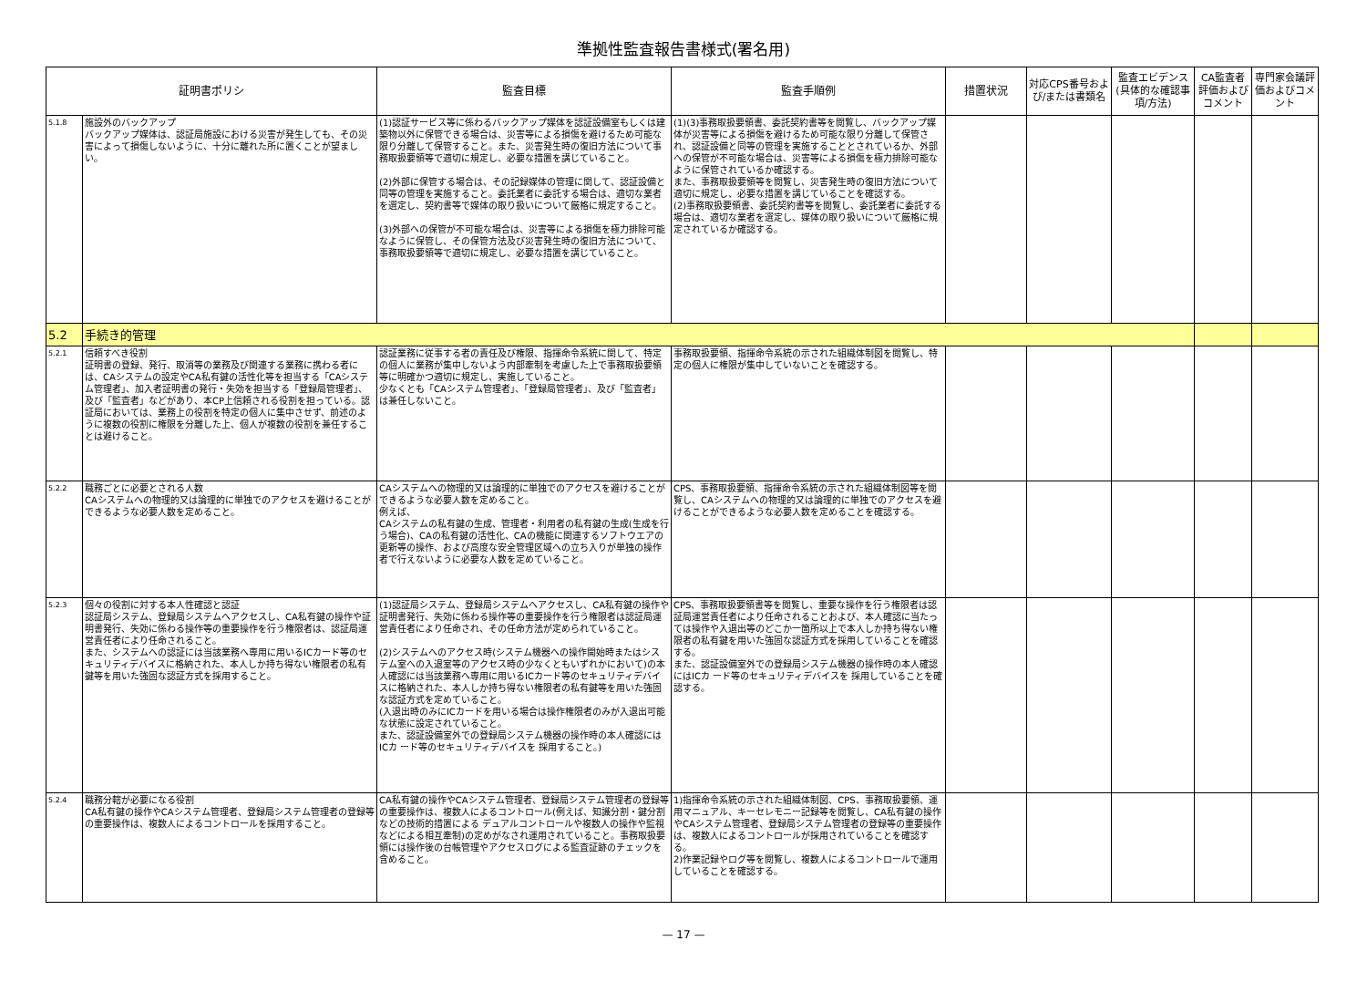準拠性監査報告書様式(署名用)
| 証明書ポリシ | | 監査目標 | 監査手順例 | 措置状況 | 対応CPS番号および/または書類名 | 監査エビデンス(具体的な確認事項/方法) | CA監査者評価およびコメント | 専門家会議評価およびコメント |
| --- | --- | --- | --- | --- | --- | --- | --- | --- |
| 5.1.8 | 施設外のバックアップ バックアップ媒体は、認証局施設における災害が発生しても、その災害によって損傷しないように、十分に離れた所に置くことが望ましい。 | (1)認証サービス等に係わるバックアップ媒体を認証設備室もしくは建築物以外に保管できる場合は、災害等による損傷を避けるため可能な限り分離して保管すること。また、災害発生時の復旧方法について事務取扱要領等で適切に規定し、必要な措置を講じていること。 (2)外部に保管する場合は、その記録媒体の管理に関して、認証設備と同等の管理を実施すること。委託業者に委託する場合は、適切な業者を選定し、契約書等で媒体の取り扱いについて厳格に規定すること。 (3)外部への保管が不可能な場合は、災害等による損傷を極力排除可能なように保管し、その保管方法及び災害発生時の復旧方法について、事務取扱要領等で適切に規定し、必要な措置を講じていること。 | (1)(3)事務取扱要領書、委託契約書等を閲覧し、バックアップ媒体が災害等による損傷を避けるため可能な限り分離して保管され、認証設備と同等の管理を実施することとされているか、外部への保管が不可能な場合は、災害等による損傷を極力排除可能なように保管されているか確認する。 また、事務取扱要領等を閲覧し、災害発生時の復旧方法について適切に規定し、必要な措置を講じていることを確認する。 (2)事務取扱要領書、委託契約書等を閲覧し、委託業者に委託する場合は、適切な業者を選定し、媒体の取り扱いについて厳格に規定されているか確認する。 | | | | | |
| 5.2 | 手続き的管理 | | | | | | | |
| 5.2.1 | 信頼すべき役割 証明書の登録、発行、取消等の業務及び関連する業務に携わる者には、CAシステムの設定やCA私有鍵の活性化等を担当する「CAシステム管理者」、加入者証明書の発行・失効を担当する「登録局管理者」、及び「監査者」などがあり、本CP上信頼される役割を担っている。認証局においては、業務上の役割を特定の個人に集中させず、前述のように複数の役割に権限を分離した上、個人が複数の役割を兼任することは避けること。 | 認証業務に従事する者の責任及び権限、指揮命令系統に関して、特定の個人に業務が集中しないよう内部牽制を考慮した上で事務取扱要領等に明確かつ適切に規定し、実施していること。 少なくとも「CAシステム管理者」、「登録局管理者」、及び「監査者」は兼任しないこと。 | 事務取扱要領、指揮命令系統の示された組織体制図を閲覧し、特定の個人に権限が集中していないことを確認する。 | | | | | |
| 5.2.2 | 職務ごとに必要とされる人数 CAシステムへの物理的又は論理的に単独でのアクセスを避けることができるような必要人数を定めること。 | CAシステムへの物理的又は論理的に単独でのアクセスを避けることができるような必要人数を定めること。 例えば、 CAシステムの私有鍵の生成、管理者・利用者の私有鍵の生成(生成を行う場合)、CAの私有鍵の活性化、CAの機能に関連するソフトウエアの更新等の操作、および高度な安全管理区域への立ち入りが単独の操作者で行えないように必要な人数を定めていること。 | CPS、事務取扱要領、指揮命令系統の示された組織体制図等を閲覧し、CAシステムへの物理的又は論理的に単独でのアクセスを避けることができるような必要人数を定めることを確認する。 | | | | | |
| 5.2.3 | 個々の役割に対する本人性確認と認証 認証局システム、登録局システムへアクセスし、CA私有鍵の操作や証明書発行、失効に係わる操作等の重要操作を行う権限者は、認証局運営責任者により任命されること。 また、システムへの認証には当該業務へ専用に用いるICカード等のセキュリティデバイスに格納された、本人しか持ち得ない権限者の私有鍵等を用いた強固な認証方式を採用すること。 | (1)認証局システム、登録局システムへアクセスし、CA私有鍵の操作や証明書発行、失効に係わる操作等の重要操作を行う権限者は認証局運営責任者により任命され、その任命方法が定められていること。 (2)システムへのアクセス時(システム機器への操作開始時またはシステム室への入退室等のアクセス時の少なくともいずれかにおいて)の本人確認には当該業務へ専用に用いるICカード等のセキュリティデバイスに格納された、本人しか持ち得ない権限者の私有鍵等を用いた強固な認証方式を定めていること。 (入退出時のみにICカードを用いる場合は操作権限者のみが入退出可能な状態に設定されていること。 また、認証設備室外での登録局システム機器の操作時の本人確認にはICカ ード等のセキュリティデバイスを 採用すること。) | CPS、事務取扱要領書等を閲覧し、重要な操作を行う権限者は認証局運営責任者により任命されることおよび、本人確認に当たっては操作や入退出等のどこか一箇所以上で本人しか持ち得ない権限者の私有鍵を用いた強固な認証方式を採用していることを確認する。 また、認証設備室外での登録局システム機器の操作時の本人確認にはICカ ード等のセキュリティデバイスを 採用していることを確認する。 | | | | | |
| 5.2.4 | 職務分轄が必要になる役割 CA私有鍵の操作やCAシステム管理者、登録局システム管理者の登録等の重要操作は、複数人によるコントロールを採用すること。 | CA私有鍵の操作やCAシステム管理者、登録局システム管理者の登録等の重要操作は、複数人によるコントロール(例えば、知識分割・鍵分割などの技術的措置による デュアルコントロールや複数人の操作や監視などによる相互牽制)の定めがなされ運用されていること。事務取扱要領には操作後の台帳管理やアクセスログによる監査証跡のチェックを含めること。 | 1)指揮命令系統の示された組織体制図、CPS、事務取扱要領、運用マニュアル、キーセレモニー記録等を閲覧し、CA私有鍵の操作やCAシステム管理者、登録局システム管理者の登録等の重要操作は、複数人によるコントロールが採用されていることを確認する。 2)作業記録やログ等を閲覧し、複数人によるコントロールで運用していることを確認する。 | | | | | |
— 17 —